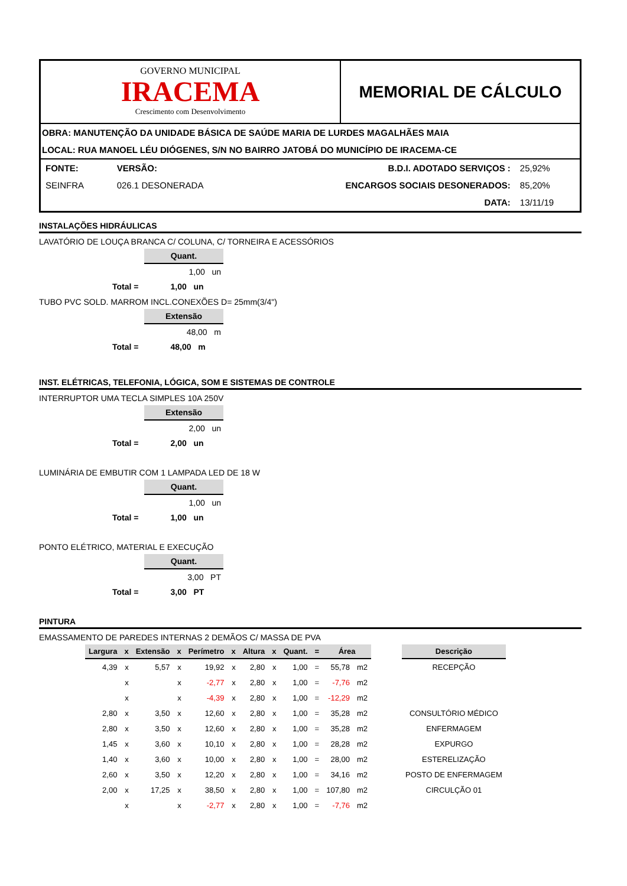GOVERNO MUNICIPAL
IRACEMA
Crescimento com Desenvolvimento
MEMORIAL DE CÁLCULO
OBRA: MANUTENÇÃO DA UNIDADE BÁSICA DE SAÚDE MARIA DE LURDES MAGALHÃES MAIA
LOCAL: RUA MANOEL LÉU DIÓGENES, S/N NO BAIRRO JATOBÁ DO MUNICÍPIO DE IRACEMA-CE
| FONTE: | VERSÃO: | B.D.I. ADOTADO SERVIÇOS : | 25,92% |
| SEINFRA | 026.1 DESONERADA | ENCARGOS SOCIAIS DESONERADOS: | 85,20% |
| | | DATA: | 13/11/19 |
INSTALAÇÕES HIDRÁULICAS
LAVATÓRIO DE LOUÇA BRANCA C/ COLUNA, C/ TORNEIRA E ACESSÓRIOS
| Quant. |
| --- |
| 1,00 un |
| Total = | 1,00 un |
TUBO PVC SOLD. MARROM INCL.CONEXÕES D= 25mm(3/4")
| Extensão |
| --- |
| 48,00 m |
| Total = | 48,00 m |
INST. ELÉTRICAS, TELEFONIA, LÓGICA, SOM E SISTEMAS DE CONTROLE
INTERRUPTOR UMA TECLA SIMPLES 10A 250V
| Extensão |
| --- |
| 2,00 un |
| Total = | 2,00 un |
LUMINÁRIA DE EMBUTIR COM 1 LAMPADA LED DE 18 W
| Quant. |
| --- |
| 1,00 un |
| Total = | 1,00 un |
PONTO ELÉTRICO, MATERIAL E EXECUÇÃO
| Quant. |
| --- |
| 3,00 PT |
| Total = | 3,00 PT |
PINTURA
EMASSAMENTO DE PAREDES INTERNAS 2 DEMÃOS C/ MASSA DE PVA
| Largura | x | Extensão | x | Perímetro | x | Altura | x | Quant. | = | Área | | | Descrição |
| --- | --- | --- | --- | --- | --- | --- | --- | --- | --- | --- | --- | --- | --- |
| 4,39 | x | 5,57 | x | 19,92 | x | 2,80 | x | 1,00 | = | 55,78 | m2 | | RECEPÇÃO |
| | x | | x | -2,77 | x | 2,80 | x | 1,00 | = | -7,76 | m2 | | |
| | x | | x | -4,39 | x | 2,80 | x | 1,00 | = | -12,29 | m2 | | |
| 2,80 | x | 3,50 | x | 12,60 | x | 2,80 | x | 1,00 | = | 35,28 | m2 | | CONSULTÓRIO MÉDICO |
| 2,80 | x | 3,50 | x | 12,60 | x | 2,80 | x | 1,00 | = | 35,28 | m2 | | ENFERMAGEM |
| 1,45 | x | 3,60 | x | 10,10 | x | 2,80 | x | 1,00 | = | 28,28 | m2 | | EXPURGO |
| 1,40 | x | 3,60 | x | 10,00 | x | 2,80 | x | 1,00 | = | 28,00 | m2 | | ESTERELIZAÇÃO |
| 2,60 | x | 3,50 | x | 12,20 | x | 2,80 | x | 1,00 | = | 34,16 | m2 | | POSTO DE ENFERMAGEM |
| 2,00 | x | 17,25 | x | 38,50 | x | 2,80 | x | 1,00 | = | 107,80 | m2 | | CIRCULÇÃO 01 |
| | x | | x | -2,77 | x | 2,80 | x | 1,00 | = | -7,76 | m2 | | |